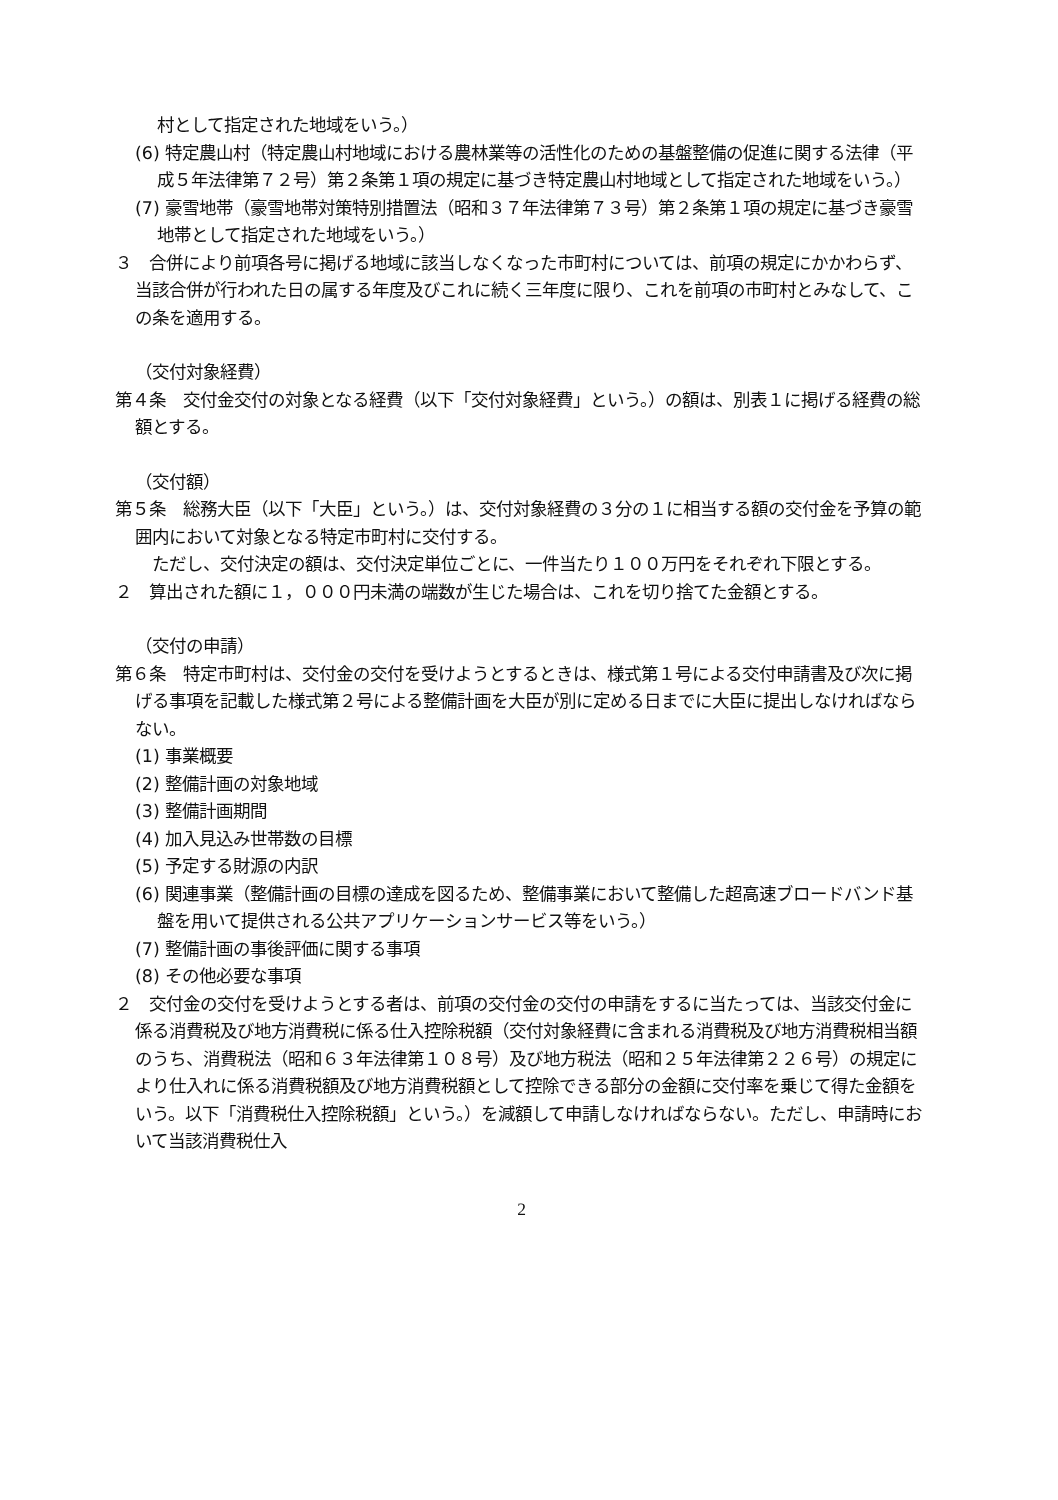村として指定された地域をいう。）
(6) 特定農山村（特定農山村地域における農林業等の活性化のための基盤整備の促進に関する法律（平成５年法律第７２号）第２条第１項の規定に基づき特定農山村地域として指定された地域をいう。）
(7) 豪雪地帯（豪雪地帯対策特別措置法（昭和３７年法律第７３号）第２条第１項の規定に基づき豪雪地帯として指定された地域をいう。）
３　合併により前項各号に掲げる地域に該当しなくなった市町村については、前項の規定にかかわらず、当該合併が行われた日の属する年度及びこれに続く三年度に限り、これを前項の市町村とみなして、この条を適用する。
（交付対象経費）
第４条　交付金交付の対象となる経費（以下「交付対象経費」という。）の額は、別表１に掲げる経費の総額とする。
（交付額）
第５条　総務大臣（以下「大臣」という。）は、交付対象経費の３分の１に相当する額の交付金を予算の範囲内において対象となる特定市町村に交付する。
　ただし、交付決定の額は、交付決定単位ごとに、一件当たり１００万円をそれぞれ下限とする。
２　算出された額に１，０００円未満の端数が生じた場合は、これを切り捨てた金額とする。
（交付の申請）
第６条　特定市町村は、交付金の交付を受けようとするときは、様式第１号による交付申請書及び次に掲げる事項を記載した様式第２号による整備計画を大臣が別に定める日までに大臣に提出しなければならない。
(1) 事業概要
(2) 整備計画の対象地域
(3) 整備計画期間
(4) 加入見込み世帯数の目標
(5) 予定する財源の内訳
(6) 関連事業（整備計画の目標の達成を図るため、整備事業において整備した超高速ブロードバンド基盤を用いて提供される公共アプリケーションサービス等をいう。）
(7) 整備計画の事後評価に関する事項
(8) その他必要な事項
２　交付金の交付を受けようとする者は、前項の交付金の交付の申請をするに当たっては、当該交付金に係る消費税及び地方消費税に係る仕入控除税額（交付対象経費に含まれる消費税及び地方消費税相当額のうち、消費税法（昭和６３年法律第１０８号）及び地方税法（昭和２５年法律第２２６号）の規定により仕入れに係る消費税額及び地方消費税額として控除できる部分の金額に交付率を乗じて得た金額をいう。以下「消費税仕入控除税額」という。）を減額して申請しなければならない。ただし、申請時において当該消費税仕入
2